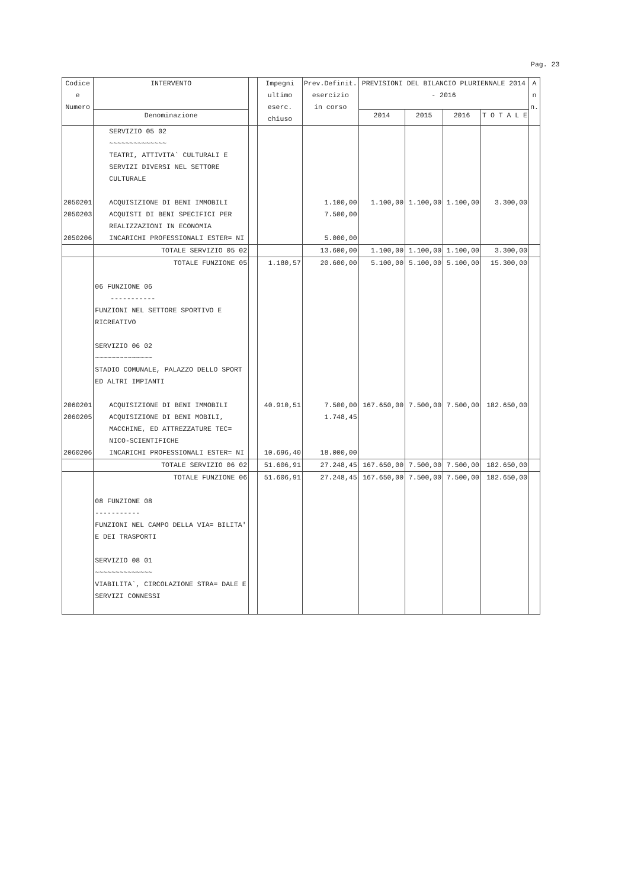Pag. 23
| Codice e Numero | INTERVENTO | | Impegni ultimo eserc. chiuso | Prev.Definit. esercizio in corso | PREVISIONI DEL BILANCIO PLURIENNALE 2014 - 2016 | | | | A n n. |
| --- | --- | --- | --- | --- | --- | --- | --- | --- | --- |
| | Denominazione | | | | 2014 | 2015 | 2016 | T O T A L E | |
| | SERVIZIO 05 02 ~~~~~~~~~~~~~~ TEATRI, ATTIVITA` CULTURALI E SERVIZI DIVERSI NEL SETTORE CULTURALE | | | | | | | | |
| 2050201 | ACQUISIZIONE DI BENI IMMOBILI | | | 1.100,00 | 1.100,00 | 1.100,00 | 1.100,00 | 3.300,00 | |
| 2050203 | ACQUISTI DI BENI SPECIFICI PER REALIZZAZIONI IN ECONOMIA | | | 7.500,00 | | | | | |
| 2050206 | INCARICHI PROFESSIONALI ESTER= NI | | | 5.000,00 | | | | | |
| | TOTALE SERVIZIO 05 02 | | | 13.600,00 | 1.100,00 | 1.100,00 | 1.100,00 | 3.300,00 | |
| | TOTALE FUNZIONE 05 | | 1.180,57 | 20.600,00 | 5.100,00 | 5.100,00 | 5.100,00 | 15.300,00 | |
| | 06 FUNZIONE 06 ----------- FUNZIONI NEL SETTORE SPORTIVO E RICREATIVO SERVIZIO 06 02 ~~~~~~~~~~~~~~ STADIO COMUNALE, PALAZZO DELLO SPORT ED ALTRI IMPIANTI | | | | | | | | |
| 2060201 | ACQUISIZIONE DI BENI IMMOBILI | | 40.910,51 | 7.500,00 | 167.650,00 | 7.500,00 | 7.500,00 | 182.650,00 | |
| 2060205 | ACQUISIZIONE DI BENI MOBILI, MACCHINE, ED ATTREZZATURE TEC= NICO-SCIENTIFICHE | | | 1.748,45 | | | | | |
| 2060206 | INCARICHI PROFESSIONALI ESTER= NI | | 10.696,40 | 18.000,00 | | | | | |
| | TOTALE SERVIZIO 06 02 | | 51.606,91 | 27.248,45 | 167.650,00 | 7.500,00 | 7.500,00 | 182.650,00 | |
| | TOTALE FUNZIONE 06 | | 51.606,91 | 27.248,45 | 167.650,00 | 7.500,00 | 7.500,00 | 182.650,00 | |
| | 08 FUNZIONE 08 ----------- FUNZIONI NEL CAMPO DELLA VIA= BILITA' E DEI TRASPORTI SERVIZIO 08 01 ~~~~~~~~~~~~~~ VIABILITA`, CIRCOLAZIONE STRA= DALE E SERVIZI CONNESSI | | | | | | | | |